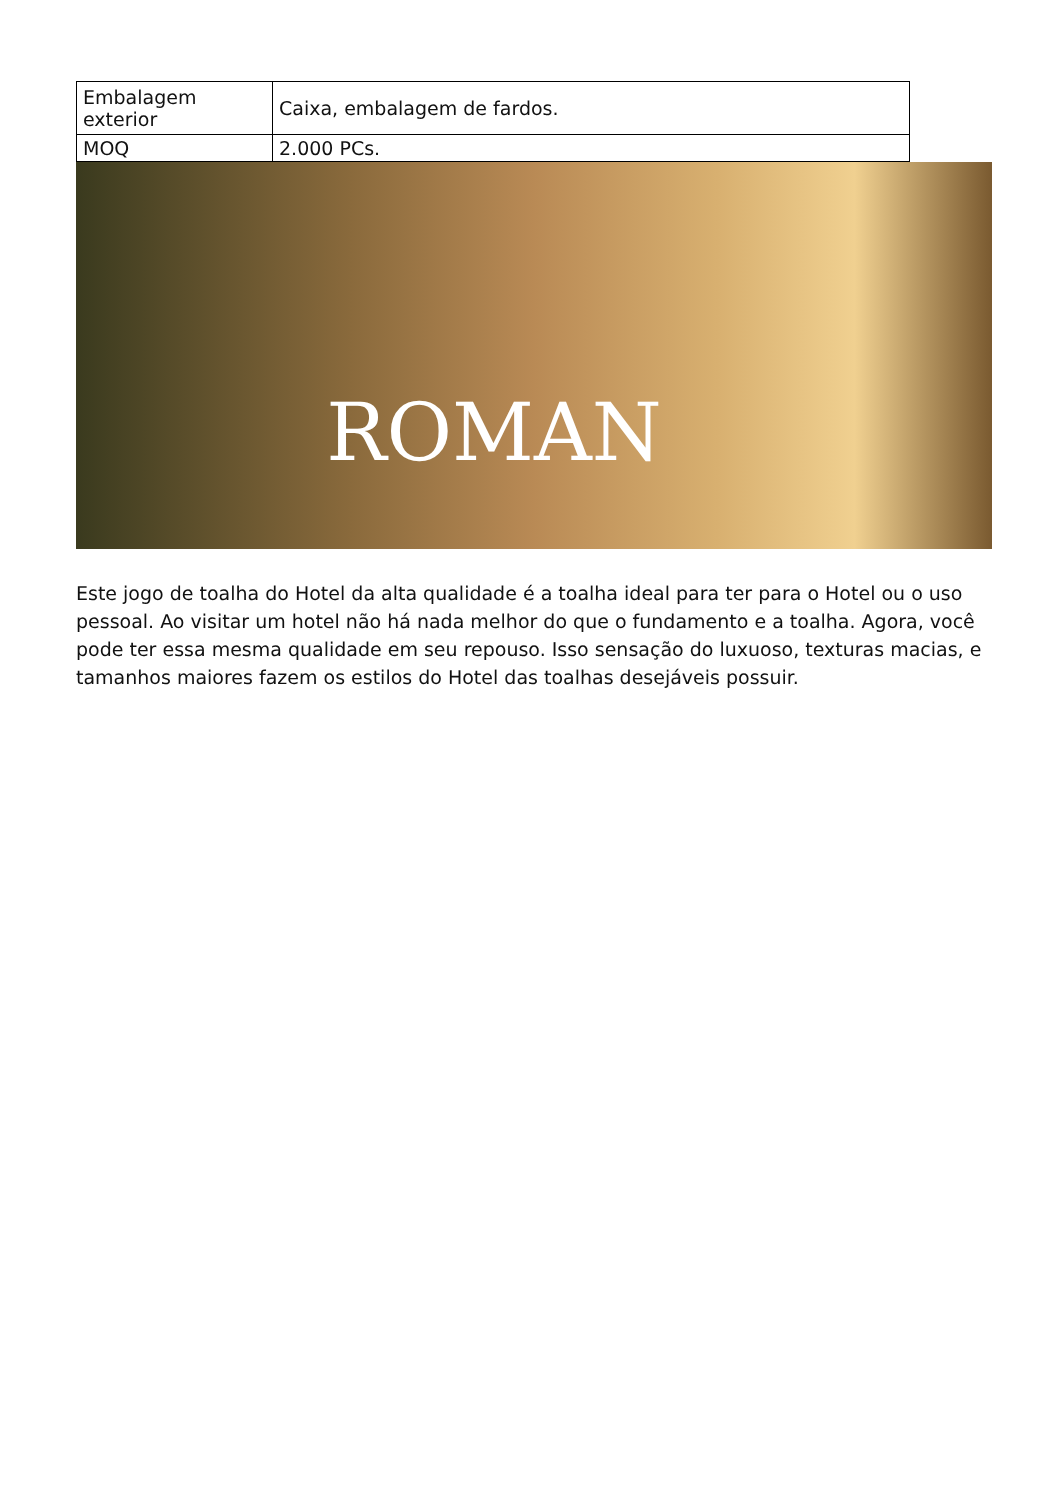| Embalagem exterior | Caixa, embalagem de fardos. |
| MOQ | 2.000 PCs. |
ROMAN
Este jogo de toalha do Hotel da alta qualidade é a toalha ideal para ter para o Hotel ou o uso pessoal. Ao visitar um hotel não há nada melhor do que o fundamento e a toalha. Agora, você pode ter essa mesma qualidade em seu repouso. Isso sensação do luxuoso, texturas macias, e tamanhos maiores fazem os estilos do Hotel das toalhas desejáveis possuir.